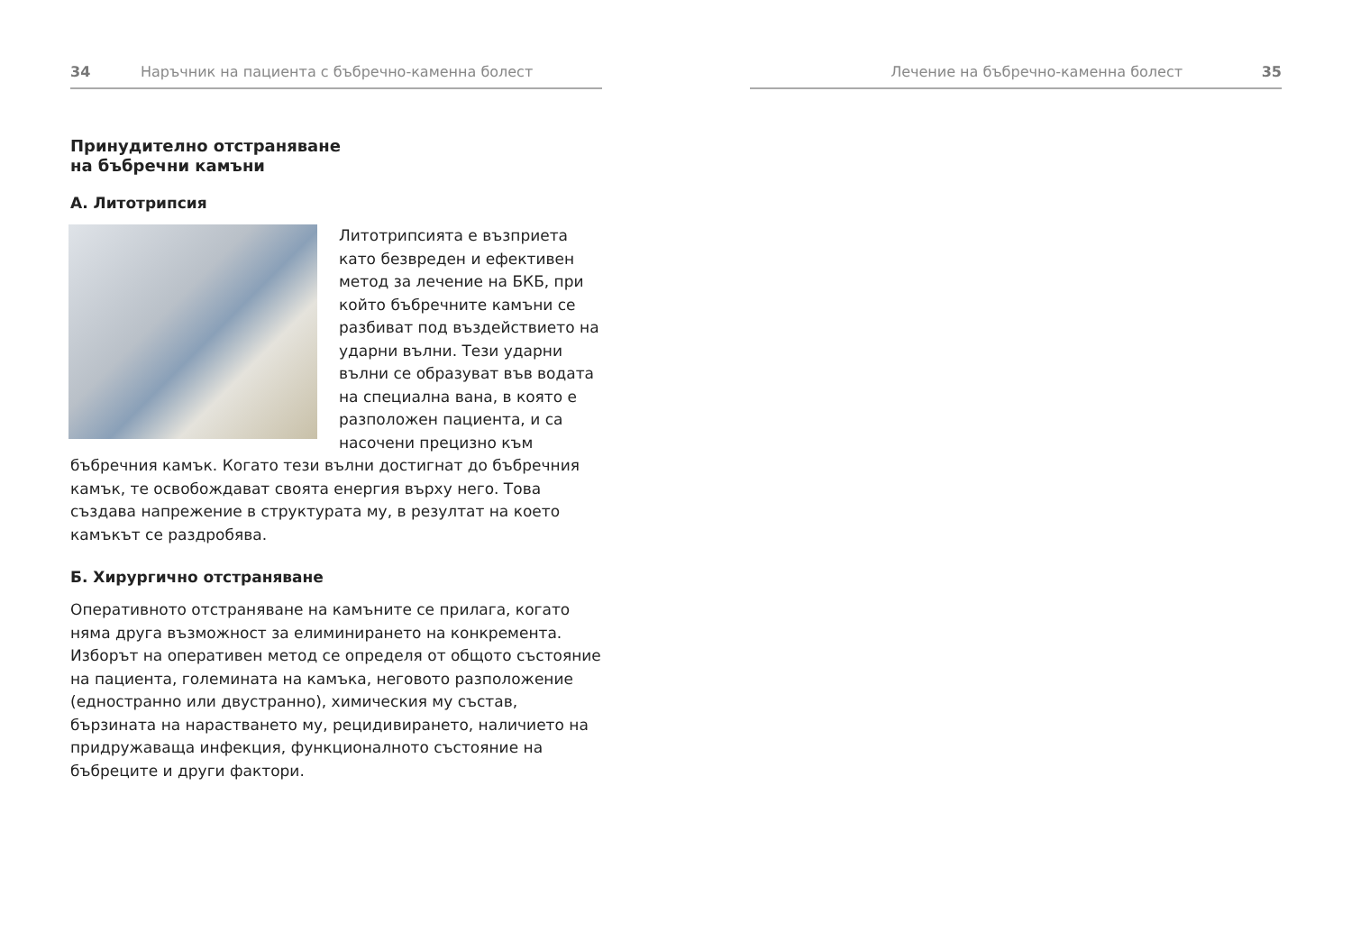34 Наръчник на пациента с бъбречно-каменна болест
Принудително отстраняване
на бъбречни камъни
А. Литотрипсия
Литотрипсията е възприета като безвреден и ефективен метод за лечение на БКБ, при който бъбречните камъни се разбиват под въздействието на ударни вълни. Тези ударни вълни се образуват във водата на специална вана, в която е разположен пациента, и са насочени прецизно към бъбречния камък. Когато тези вълни достигнат до бъбречния камък, те освобождават своята енергия върху него. Това създава напрежение в структурата му, в резултат на което камъкът се раздробява.
Б. Хирургично отстраняване
Оперативното отстраняване на камъните се прилага, когато няма друга възможност за елиминирането на конкремента. Изборът на оперативен метод се определя от общото състояние на пациента, големината на камъка, неговото разположение (едностранно или двустранно), химическия му състав, бързината на нарастването му, рецидивирането, наличието на придружаваща инфекция, функционалното състояние на бъбреците и други фактори.
Лечение на бъбречно-каменна болест 35